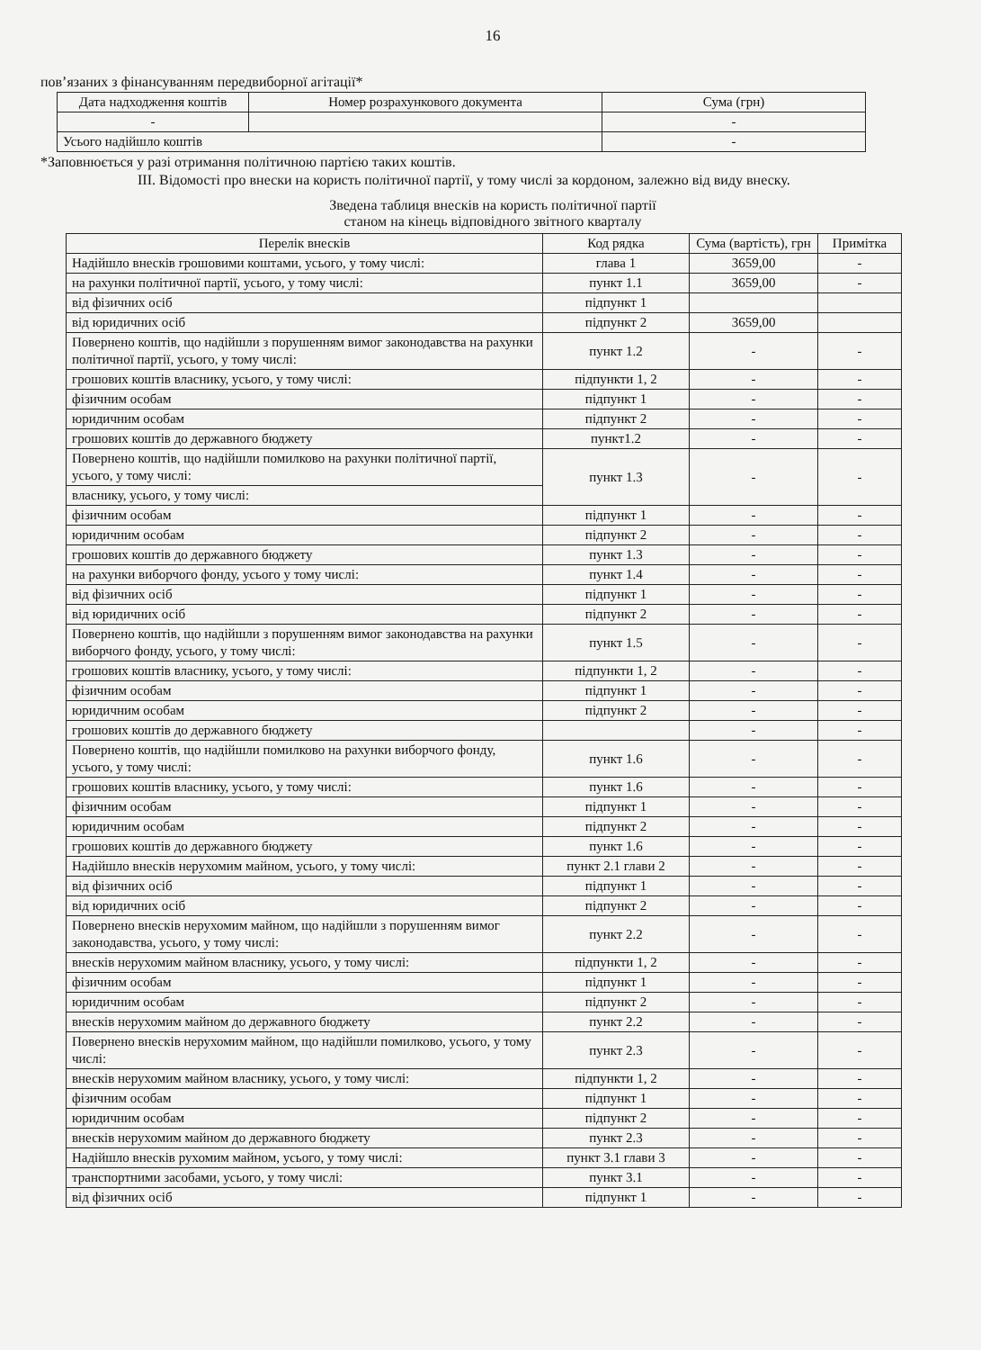16
пов’язаних з фінансуванням передвиборної агітації*
| Дата надходження коштів | Номер розрахункового документа | Сума (грн) |
| --- | --- | --- |
| - | | - |
| Усього надійшло коштів | | - |
*Заповнюється у разі отримання політичною партією таких коштів.
ІІІ. Відомості про внески на користь політичної партії, у тому числі за кордоном, залежно від виду внеску.
Зведена таблиця внесків на користь політичної партії
станом на кінець відповідного звітного кварталу
| Перелік внесків | Код рядка | Сума (вартість), грн | Примітка |
| --- | --- | --- | --- |
| Надійшло внесків грошовими коштами, усього, у тому числі: | глава 1 | 3659,00 | - |
| на рахунки політичної партії, усього, у тому числі: | пункт 1.1 | 3659,00 | - |
| від фізичних осіб | підпункт 1 | | |
| від юридичних осіб | підпункт 2 | 3659,00 | |
| Повернено коштів, що надійшли з порушенням вимог законодавства на рахунки політичної партії, усього, у тому числі: | пункт 1.2 | - | - |
| грошових коштів власнику, усього, у тому числі: | підпункти 1, 2 | - | - |
| фізичним особам | підпункт 1 | - | - |
| юридичним особам | підпункт 2 | - | - |
| грошових коштів до державного бюджету | пункт1.2 | - | - |
| Повернено коштів, що надійшли помилково на рахунки політичної партії, усього, у тому числі: | пункт 1.3 | - | - |
| власнику, усього, у тому числі: | | | |
| фізичним особам | підпункт 1 | - | - |
| юридичним особам | підпункт 2 | - | - |
| грошових коштів до державного бюджету | пункт 1.3 | - | - |
| на рахунки виборчого фонду, усього у тому числі: | пункт 1.4 | - | - |
| від фізичних осіб | підпункт 1 | - | - |
| від юридичних осіб | підпункт 2 | - | - |
| Повернено коштів, що надійшли з порушенням вимог законодавства на рахунки виборчого фонду, усього, у тому числі: | пункт 1.5 | - | - |
| грошових коштів власнику, усього, у тому числі: | підпункти 1, 2 | - | - |
| фізичним особам | підпункт 1 | - | - |
| юридичним особам | підпункт 2 | - | - |
| грошових коштів до державного бюджету | | - | - |
| Повернено коштів, що надійшли помилково на рахунки виборчого фонду, усього, у тому числі: | пункт 1.6 | - | - |
| грошових коштів власнику, усього, у тому числі: | пункт 1.6 | - | - |
| фізичним особам | підпункт 1 | - | - |
| юридичним особам | підпункт 2 | - | - |
| грошових коштів до державного бюджету | пункт 1.6 | - | - |
| Надійшло внесків нерухомим майном, усього, у тому числі: | пункт 2.1 глави 2 | - | - |
| від фізичних осіб | підпункт 1 | - | - |
| від юридичних осіб | підпункт 2 | - | - |
| Повернено внесків нерухомим майном, що надійшли з порушенням вимог законодавства, усього, у тому числі: | пункт 2.2 | - | - |
| внесків нерухомим майном власнику, усього, у тому числі: | підпункти 1, 2 | - | - |
| фізичним особам | підпункт 1 | - | - |
| юридичним особам | підпункт 2 | - | - |
| внесків нерухомим майном до державного бюджету | пункт 2.2 | - | - |
| Повернено внесків нерухомим майном, що надійшли помилково, усього, у тому числі: | пункт 2.3 | - | - |
| внесків нерухомим майном власнику, усього, у тому числі: | підпункти 1, 2 | - | - |
| фізичним особам | підпункт 1 | - | - |
| юридичним особам | підпункт 2 | - | - |
| внесків нерухомим майном до державного бюджету | пункт 2.3 | - | - |
| Надійшло внесків рухомим майном, усього, у тому числі: | пункт 3.1 глави 3 | - | - |
| транспортними засобами, усього, у тому числі: | пункт 3.1 | - | - |
| від фізичних осіб | підпункт 1 | - | - |